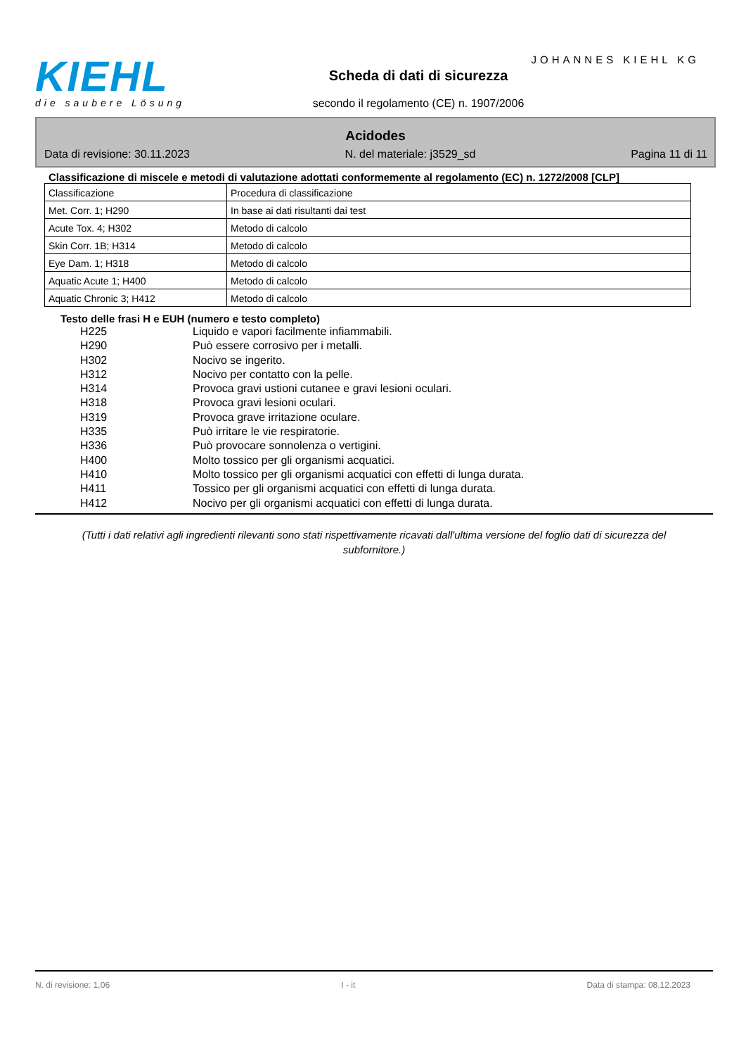KIEHL
die saubere Lösung
JOHANNES KIEHL KG
Scheda di dati di sicurezza
secondo il regolamento (CE) n. 1907/2006
Acidodes
Data di revisione: 30.11.2023 N. del materiale: j3529_sd Pagina 11 di 11
Classificazione di miscele e metodi di valutazione adottati conformemente al regolamento (EC) n. 1272/2008 [CLP]
| Classificazione | Procedura di classificazione |
| Met. Corr. 1; H290 | In base ai dati risultanti dai test |
| Acute Tox. 4; H302 | Metodo di calcolo |
| Skin Corr. 1B; H314 | Metodo di calcolo |
| Eye Dam. 1; H318 | Metodo di calcolo |
| Aquatic Acute 1; H400 | Metodo di calcolo |
| Aquatic Chronic 3; H412 | Metodo di calcolo |
Testo delle frasi H e EUH (numero e testo completo)
H225 Liquido e vapori facilmente infiammabili.
H290 Può essere corrosivo per i metalli.
H302 Nocivo se ingerito.
H312 Nocivo per contatto con la pelle.
H314 Provoca gravi ustioni cutanee e gravi lesioni oculari.
H318 Provoca gravi lesioni oculari.
H319 Provoca grave irritazione oculare.
H335 Può irritare le vie respiratorie.
H336 Può provocare sonnolenza o vertigini.
H400 Molto tossico per gli organismi acquatici.
H410 Molto tossico per gli organismi acquatici con effetti di lunga durata.
H411 Tossico per gli organismi acquatici con effetti di lunga durata.
H412 Nocivo per gli organismi acquatici con effetti di lunga durata.
(Tutti i dati relativi agli ingredienti rilevanti sono stati rispettivamente ricavati dall'ultima versione del foglio dati di sicurezza del subfornitore.)
N. di revisione: 1,06 I - it Data di stampa: 08.12.2023